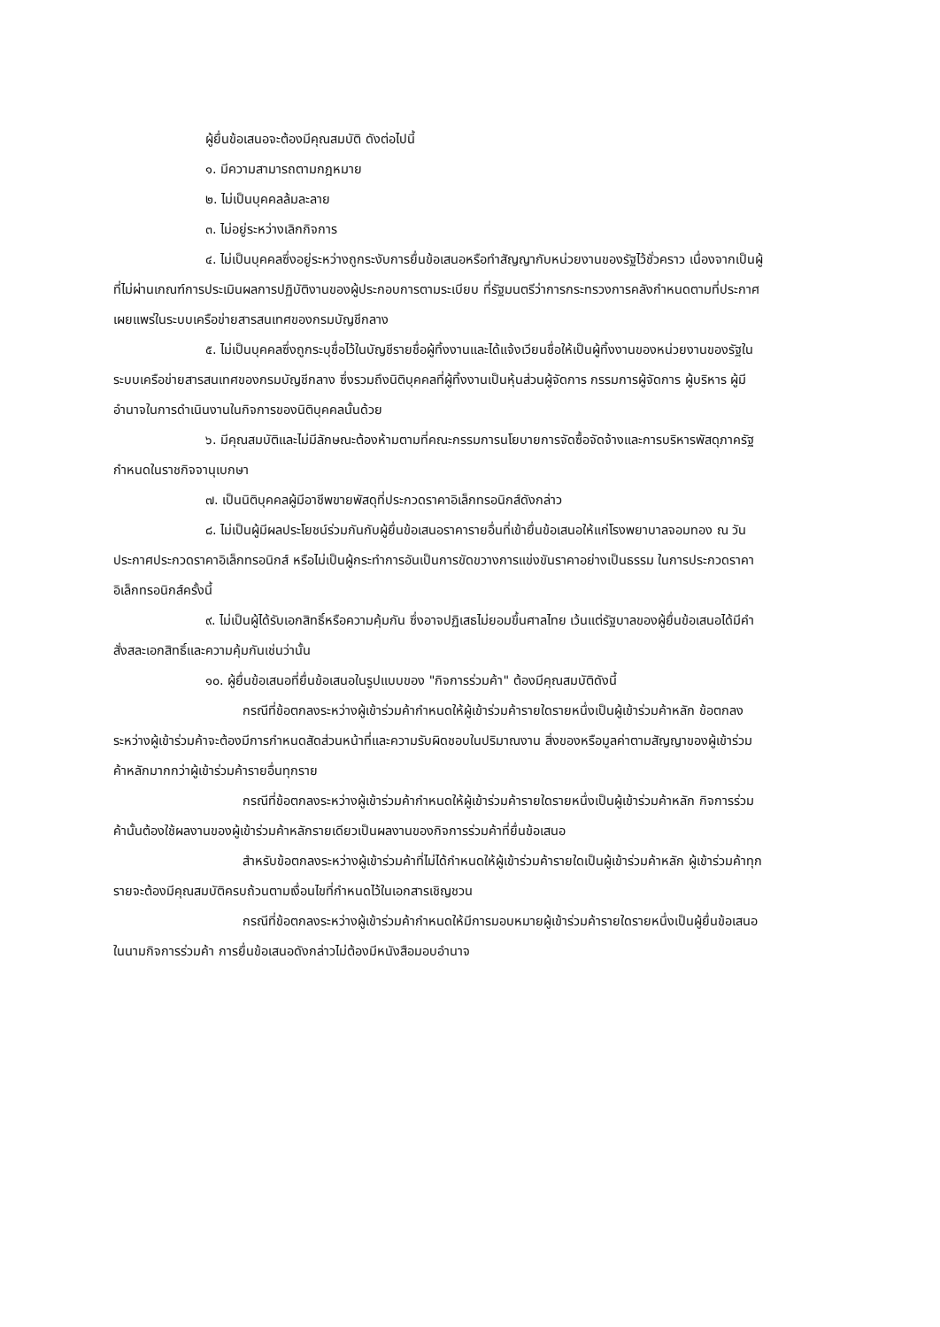ผู้ยื่นข้อเสนอจะต้องมีคุณสมบัติ ดังต่อไปนี้
๑. มีความสามารถตามกฎหมาย
๒. ไม่เป็นบุคคลล้มละลาย
๓. ไม่อยู่ระหว่างเลิกกิจการ
๔. ไม่เป็นบุคคลซึ่งอยู่ระหว่างถูกระงับการยื่นข้อเสนอหรือทำสัญญากับหน่วยงานของรัฐไว้ชั่วคราว เนื่องจากเป็นผู้ที่ไม่ผ่านเกณฑ์การประเมินผลการปฏิบัติงานของผู้ประกอบการตามระเบียบ ที่รัฐมนตรีว่าการกระทรวงการคลังกำหนดตามที่ประกาศเผยแพร่ในระบบเครือข่ายสารสนเทศของกรมบัญชีกลาง
๕. ไม่เป็นบุคคลซึ่งถูกระบุชื่อไว้ในบัญชีรายชื่อผู้ทิ้งงานและได้แจ้งเวียนชื่อให้เป็นผู้ทิ้งงานของหน่วยงานของรัฐในระบบเครือข่ายสารสนเทศของกรมบัญชีกลาง ซึ่งรวมถึงนิติบุคคลที่ผู้ทิ้งงานเป็นหุ้นส่วนผู้จัดการ กรรมการผู้จัดการ ผู้บริหาร ผู้มีอำนาจในการดำเนินงานในกิจการของนิติบุคคลนั้นด้วย
๖. มีคุณสมบัติและไม่มีลักษณะต้องห้ามตามที่คณะกรรมการนโยบายการจัดซื้อจัดจ้างและการบริหารพัสดุภาครัฐกำหนดในราชกิจจานุเบกษา
๗. เป็นนิติบุคคลผู้มีอาชีพขายพัสดุที่ประกวดราคาอิเล็กทรอนิกส์ดังกล่าว
๘. ไม่เป็นผู้มีผลประโยชน์ร่วมกันกับผู้ยื่นข้อเสนอราคารายอื่นที่เข้ายื่นข้อเสนอให้แก่โรงพยาบาลจอมทอง ณ วันประกาศประกวดราคาอิเล็กทรอนิกส์ หรือไม่เป็นผู้กระทำการอันเป็นการขัดขวางการแข่งขันราคาอย่างเป็นธรรม ในการประกวดราคาอิเล็กทรอนิกส์ครั้งนี้
๙. ไม่เป็นผู้ได้รับเอกสิทธิ์หรือความคุ้มกัน ซึ่งอาจปฏิเสธไม่ยอมขึ้นศาลไทย เว้นแต่รัฐบาลของผู้ยื่นข้อเสนอได้มีคำสั่งสละเอกสิทธิ์และความคุ้มกันเช่นว่านั้น
๑๐. ผู้ยื่นข้อเสนอที่ยื่นข้อเสนอในรูปแบบของ "กิจการร่วมค้า" ต้องมีคุณสมบัติดังนี้
กรณีที่ข้อตกลงระหว่างผู้เข้าร่วมค้ากำหนดให้ผู้เข้าร่วมค้ารายใดรายหนึ่งเป็นผู้เข้าร่วมค้าหลัก ข้อตกลงระหว่างผู้เข้าร่วมค้าจะต้องมีการกำหนดสัดส่วนหน้าที่และความรับผิดชอบในปริมาณงาน สิ่งของหรือมูลค่าตามสัญญาของผู้เข้าร่วมค้าหลักมากกว่าผู้เข้าร่วมค้ารายอื่นทุกราย
กรณีที่ข้อตกลงระหว่างผู้เข้าร่วมค้ากำหนดให้ผู้เข้าร่วมค้ารายใดรายหนึ่งเป็นผู้เข้าร่วมค้าหลัก กิจการร่วมค้านั้นต้องใช้ผลงานของผู้เข้าร่วมค้าหลักรายเดียวเป็นผลงานของกิจการร่วมค้าที่ยื่นข้อเสนอ
สำหรับข้อตกลงระหว่างผู้เข้าร่วมค้าที่ไม่ได้กำหนดให้ผู้เข้าร่วมค้ารายใดเป็นผู้เข้าร่วมค้าหลัก ผู้เข้าร่วมค้าทุกรายจะต้องมีคุณสมบัติครบถ้วนตามเงื่อนไขที่กำหนดไว้ในเอกสารเชิญชวน
กรณีที่ข้อตกลงระหว่างผู้เข้าร่วมค้ากำหนดให้มีการมอบหมายผู้เข้าร่วมค้ารายใดรายหนึ่งเป็นผู้ยื่นข้อเสนอ ในนามกิจการร่วมค้า การยื่นข้อเสนอดังกล่าวไม่ต้องมีหนังสือมอบอำนาจ